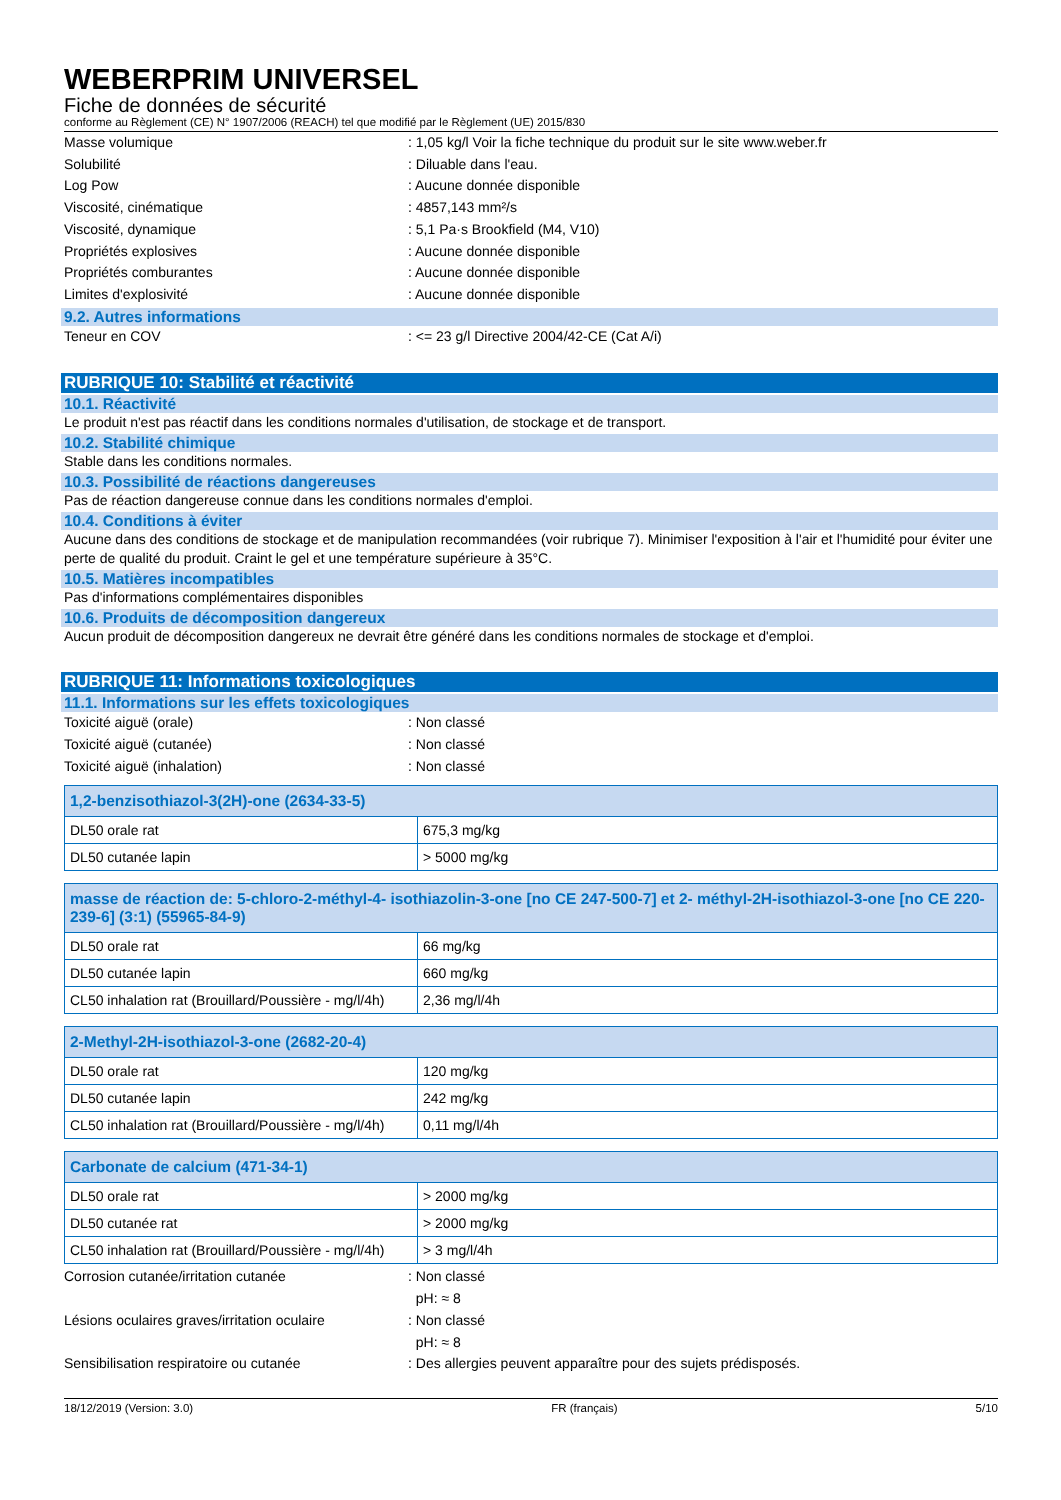WEBERPRIM UNIVERSEL
Fiche de données de sécurité
conforme au Règlement (CE) N° 1907/2006 (REACH) tel que modifié par le Règlement (UE) 2015/830
Masse volumique : 1,05 kg/l Voir la fiche technique du produit sur le site www.weber.fr
Solubilité : Diluable dans l'eau.
Log Pow : Aucune donnée disponible
Viscosité, cinématique : 4857,143 mm²/s
Viscosité, dynamique : 5,1 Pa·s Brookfield (M4, V10)
Propriétés explosives : Aucune donnée disponible
Propriétés comburantes : Aucune donnée disponible
Limites d'explosivité : Aucune donnée disponible
9.2. Autres informations
Teneur en COV : <= 23 g/l Directive 2004/42-CE (Cat A/i)
RUBRIQUE 10: Stabilité et réactivité
10.1. Réactivité
Le produit n'est pas réactif dans les conditions normales d'utilisation, de stockage et de transport.
10.2. Stabilité chimique
Stable dans les conditions normales.
10.3. Possibilité de réactions dangereuses
Pas de réaction dangereuse connue dans les conditions normales d'emploi.
10.4. Conditions à éviter
Aucune dans des conditions de stockage et de manipulation recommandées (voir rubrique 7). Minimiser l'exposition à l'air et l'humidité pour éviter une perte de qualité du produit. Craint le gel et une température supérieure à 35°C.
10.5. Matières incompatibles
Pas d'informations complémentaires disponibles
10.6. Produits de décomposition dangereux
Aucun produit de décomposition dangereux ne devrait être généré dans les conditions normales de stockage et d'emploi.
RUBRIQUE 11: Informations toxicologiques
11.1. Informations sur les effets toxicologiques
Toxicité aiguë (orale) : Non classé
Toxicité aiguë (cutanée) : Non classé
Toxicité aiguë (inhalation) : Non classé
| 1,2-benzisothiazol-3(2H)-one (2634-33-5) | |
| --- | --- |
| DL50 orale rat | 675,3 mg/kg |
| DL50 cutanée lapin | > 5000 mg/kg |
| masse de réaction de: 5-chloro-2-méthyl-4- isothiazolin-3-one [no CE 247-500-7] et 2- méthyl-2H-isothiazol-3-one [no CE 220- 239-6] (3:1) (55965-84-9) | |
| --- | --- |
| DL50 orale rat | 66 mg/kg |
| DL50 cutanée lapin | 660 mg/kg |
| CL50 inhalation rat (Brouillard/Poussière - mg/l/4h) | 2,36 mg/l/4h |
| 2-Methyl-2H-isothiazol-3-one (2682-20-4) | |
| --- | --- |
| DL50 orale rat | 120 mg/kg |
| DL50 cutanée lapin | 242 mg/kg |
| CL50 inhalation rat (Brouillard/Poussière - mg/l/4h) | 0,11 mg/l/4h |
| Carbonate de calcium (471-34-1) | |
| --- | --- |
| DL50 orale rat | > 2000 mg/kg |
| DL50 cutanée rat | > 2000 mg/kg |
| CL50 inhalation rat (Brouillard/Poussière - mg/l/4h) | > 3 mg/l/4h |
Corrosion cutanée/irritation cutanée : Non classé
pH: ≈ 8
Lésions oculaires graves/irritation oculaire
: Non classé
pH: ≈ 8
Sensibilisation respiratoire ou cutanée : Des allergies peuvent apparaître pour des sujets prédisposés.
18/12/2019 (Version: 3.0) FR (français) 5/10